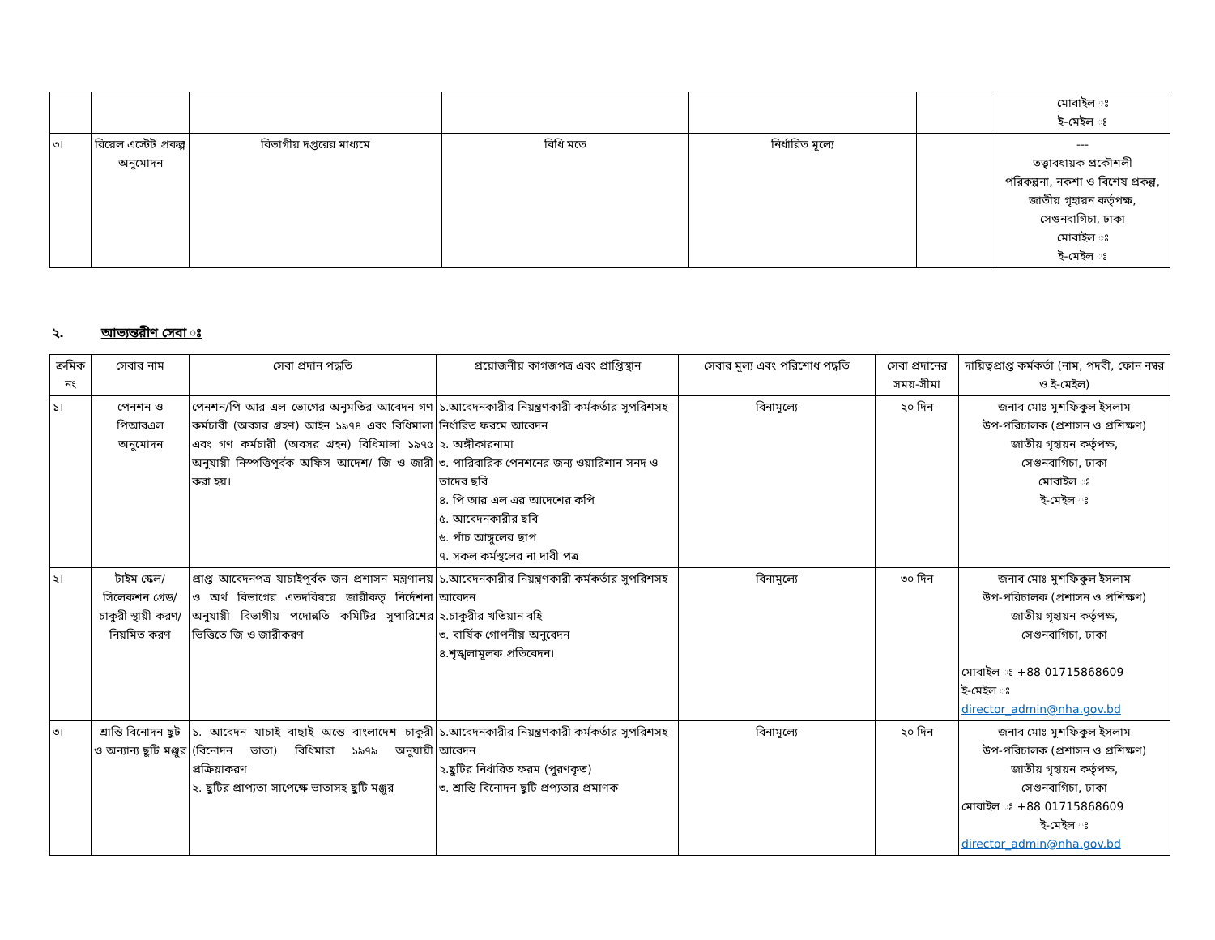| | | | | | | মোবাইল ঃ ই-মেইল ঃ |
| ৩। | রিয়েল এস্টেট প্রকল্প অনুমোদন | বিভাগীয় দপ্তরের মাধ্যমে | বিধি মতে | নির্ধারিত মূল্যে | | --- তত্ত্বাবধায়ক প্রকৌশলী পরিকল্পনা, নকশা ও বিশেষ প্রকল্প, জাতীয় গৃহায়ন কর্তৃপক্ষ, সেগুনবাগিচা, ঢাকা মোবাইল ঃ ই-মেইল ঃ |
২. আভ্যন্তরীণ সেবা ঃ
| ক্রমিক নং | সেবার নাম | সেবা প্রদান পদ্ধতি | প্রয়োজনীয় কাগজপত্র এবং প্রাপ্তিস্থান | সেবার মূল্য এবং পরিশোধ পদ্ধতি | সেবা প্রদানের সময়-সীমা | দায়িত্বপ্রাপ্ত কর্মকর্তা (নাম, পদবী, ফোন নম্বর ও ই-মেইল) |
| --- | --- | --- | --- | --- | --- | --- |
| ১। | পেনশন ও পিআরএল অনুমোদন | পেনশন/পি আর এল ভোগের অনুমতির আবেদন গণ কর্মচারী (অবসর গ্রহণ) আইন ১৯৭৪ এবং বিধিমালা এবং গণ কর্মচারী (অবসর গ্রহন) বিধিমালা ১৯৭৫ অনুযায়ী নিস্পত্তিপূর্বক অফিস আদেশ/ জি ও জারী করা হয়। | ১.আবেদনকারীর নিয়ন্ত্রণকারী কর্মকর্তার সুপরিশসহ নির্ধারিত ফরমে আবেদন ২. অঙ্গীকারনামা ৩. পারিবারিক পেনশনের জন্য ওয়ারিশান সনদ ও তাদের ছবি ৪. পি আর এল এর আদেশের কপি ৫. আবেদনকারীর ছবি ৬. পাঁচ আঙ্গুলের ছাপ ৭. সকল কর্মস্থলের না দাবী পত্র | বিনামূল্যে | ২০ দিন | জনাব মোঃ মুশফিকুল ইসলাম উপ-পরিচালক (প্রশাসন ও প্রশিক্ষণ) জাতীয় গৃহায়ন কর্তৃপক্ষ, সেগুনবাগিচা, ঢাকা মোবাইল ঃ ই-মেইল ঃ |
| ২। | টাইম স্কেল/সিলেকশন গ্রেড/চাকুরী স্থায়ী করণ/নিয়মিত করণ | প্রাপ্ত আবেদনপত্র যাচাইপূর্বক জন প্রশাসন মন্ত্রণালয় ও অর্থ বিভাগের এতদবিষয়ে জারীকতৃ নির্দেশনা অনুযায়ী বিভাগীয় পদোন্নতি কমিটির সুপারিশের ভিত্তিতে জি ও জারীকরণ | ১.আবেদনকারীর নিয়ন্ত্রণকারী কর্মকর্তার সুপরিশসহ আবেদন ২.চাকুরীর খতিয়ান বহি ৩. বার্ষিক গোপনীয় অনুবেদন ৪.শৃঙ্খলামূলক প্রতিবেদন। | বিনামূল্যে | ৩০ দিন | জনাব মোঃ মুশফিকুল ইসলাম উপ-পরিচালক (প্রশাসন ও প্রশিক্ষণ) জাতীয় গৃহায়ন কর্তৃপক্ষ, সেগুনবাগিচা, ঢাকা মোবাইল ঃ +88 01715868609 ই-মেইল ঃ director_admin@nha.gov.bd |
| ৩। | শ্রান্তি বিনোদন ছুট ও অন্যান্য ছুটি মঞ্জুর | ১. আবেদন যাচাই বাছাই অন্তে বাংলাদেশ চাকুরী (বিনোদন ভাতা) বিধিমারা ১৯৭৯ অনুযায়ী প্রক্রিয়াকরণ ২. ছুটির প্রাপ্যতা সাপেক্ষে ভাতাসহ ছুটি মঞ্জুর | ১.আবেদনকারীর নিয়ন্ত্রণকারী কর্মকর্তার সুপরিশসহ আবেদন ২.ছুটির নির্ধারিত ফরম (পুরণকৃত) ৩. শ্রান্তি বিনোদন ছুটি প্রপ্যতার প্রমাণক | বিনামূল্যে | ২০ দিন | জনাব মোঃ মুশফিকুল ইসলাম উপ-পরিচালক (প্রশাসন ও প্রশিক্ষণ) জাতীয় গৃহায়ন কর্তৃপক্ষ, সেগুনবাগিচা, ঢাকা মোবাইল ঃ +88 01715868609 ই-মেইল ঃ director_admin@nha.gov.bd |